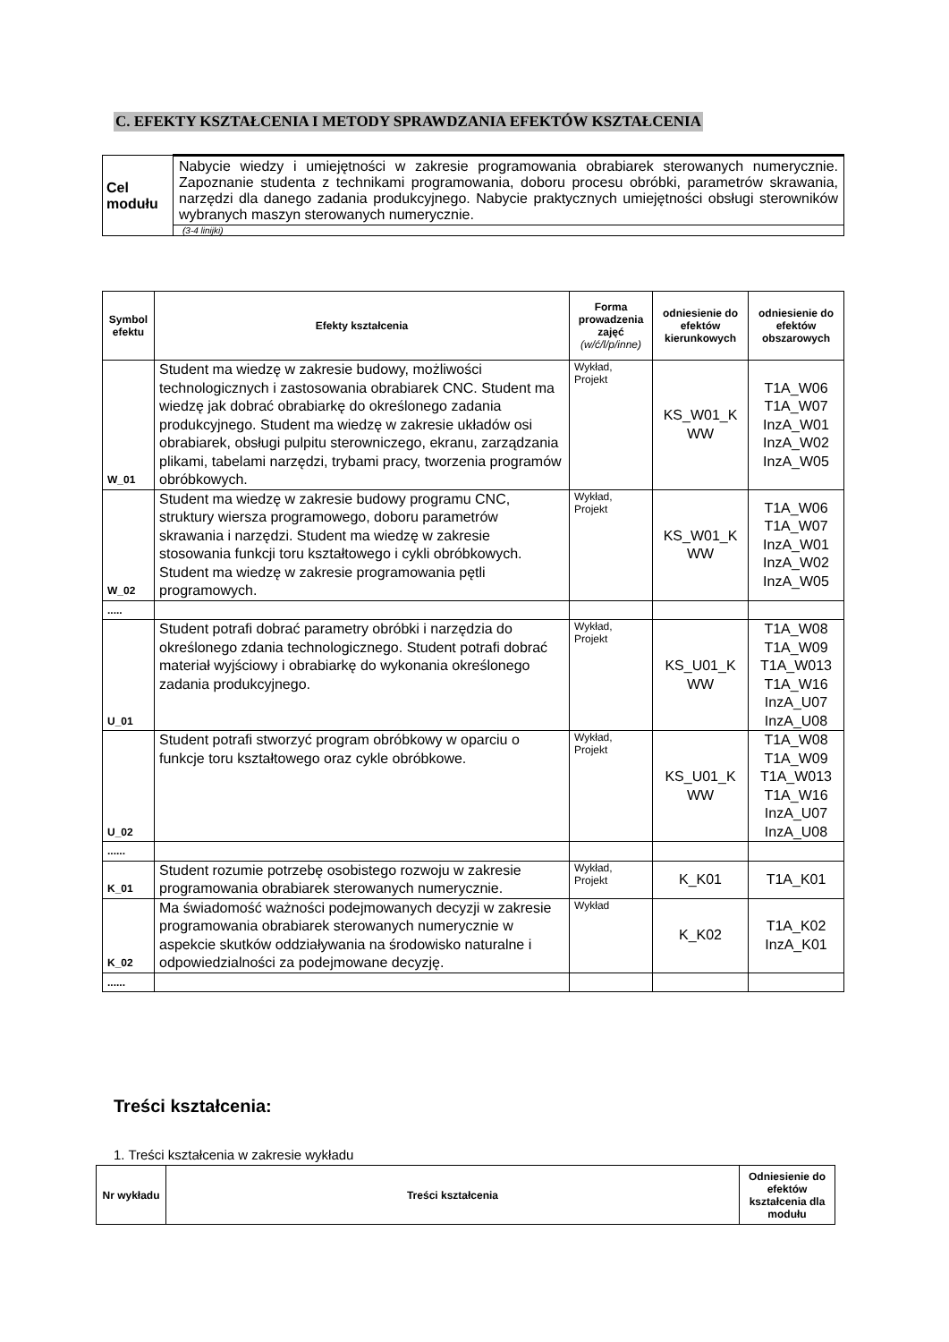C. EFEKTY KSZTAŁCENIA I METODY SPRAWDZANIA EFEKTÓW KSZTAŁCENIA
| Cel modułu | Nabycie wiedzy i umiejętności w zakresie programowania obrabiarek sterowanych numerycznie. Zapoznanie studenta z technikami programowania, doboru procesu obróbki, parametrów skrawania, narzędzi dla danego zadania produkcyjnego. Nabycie praktycznych umiejętności obsługi sterowników wybranych maszyn sterowanych numerycznie. |
| | (3-4 linijki) |
| Symbol efektu | Efekty kształcenia | Forma prowadzenia zajęć (w/ć/l/p/inne) | odniesienie do efektów kierunkowych | odniesienie do efektów obszarowych |
| --- | --- | --- | --- | --- |
| W_01 | Student ma wiedzę w zakresie budowy, możliwości technologicznych i zastosowania obrabiarek CNC. Student ma wiedzę jak dobrać obrabiarkę do określonego zadania produkcyjnego. Student ma wiedzę w zakresie układów osi obrabiarek, obsługi pulpitu sterowniczego, ekranu, zarządzania plikami, tabelami narzędzi, trybami pracy, tworzenia programów obróbkowych. | Wykład, Projekt | KS_W01_K WW | T1A_W06 T1A_W07 InzA_W01 InzA_W02 InzA_W05 |
| W_02 | Student ma wiedzę w zakresie budowy programu CNC, struktury wiersza programowego, doboru parametrów skrawania i narzędzi. Student ma wiedzę w zakresie stosowania funkcji toru kształtowego i cykli obróbkowych. Student ma wiedzę w zakresie programowania pętli programowych. | Wykład, Projekt | KS_W01_K WW | T1A_W06 T1A_W07 InzA_W01 InzA_W02 InzA_W05 |
| ..... | | | | |
| U_01 | Student potrafi dobrać parametry obróbki i narzędzia do określonego zdania technologicznego. Student potrafi dobrać materiał wyjściowy i obrabiarkę do wykonania określonego zadania produkcyjnego. | Wykład, Projekt | KS_U01_K WW | T1A_W08 T1A_W09 T1A_W013 T1A_W16 InzA_U07 InzA_U08 |
| U_02 | Student potrafi stworzyć program obróbkowy w oparciu o funkcje toru kształtowego oraz cykle obróbkowe. | Wykład, Projekt | KS_U01_K WW | T1A_W08 T1A_W09 T1A_W013 T1A_W16 InzA_U07 InzA_U08 |
| ...... | | | | |
| K_01 | Student rozumie potrzebę osobistego rozwoju w zakresie programowania obrabiarek sterowanych numerycznie. | Wykład, Projekt | K_K01 | T1A_K01 |
| K_02 | Ma świadomość ważności podejmowanych decyzji w zakresie programowania obrabiarek sterowanych numerycznie w aspekcie skutków oddziaływania na środowisko naturalne i odpowiedzialności za podejmowane decyzję. | Wykład | K_K02 | T1A_K02 InzA_K01 |
| ...... | | | | |
Treści kształcenia:
1. Treści kształcenia w zakresie wykładu
| Nr wykładu | Treści kształcenia | Odniesienie do efektów kształcenia dla modułu |
| --- | --- | --- |